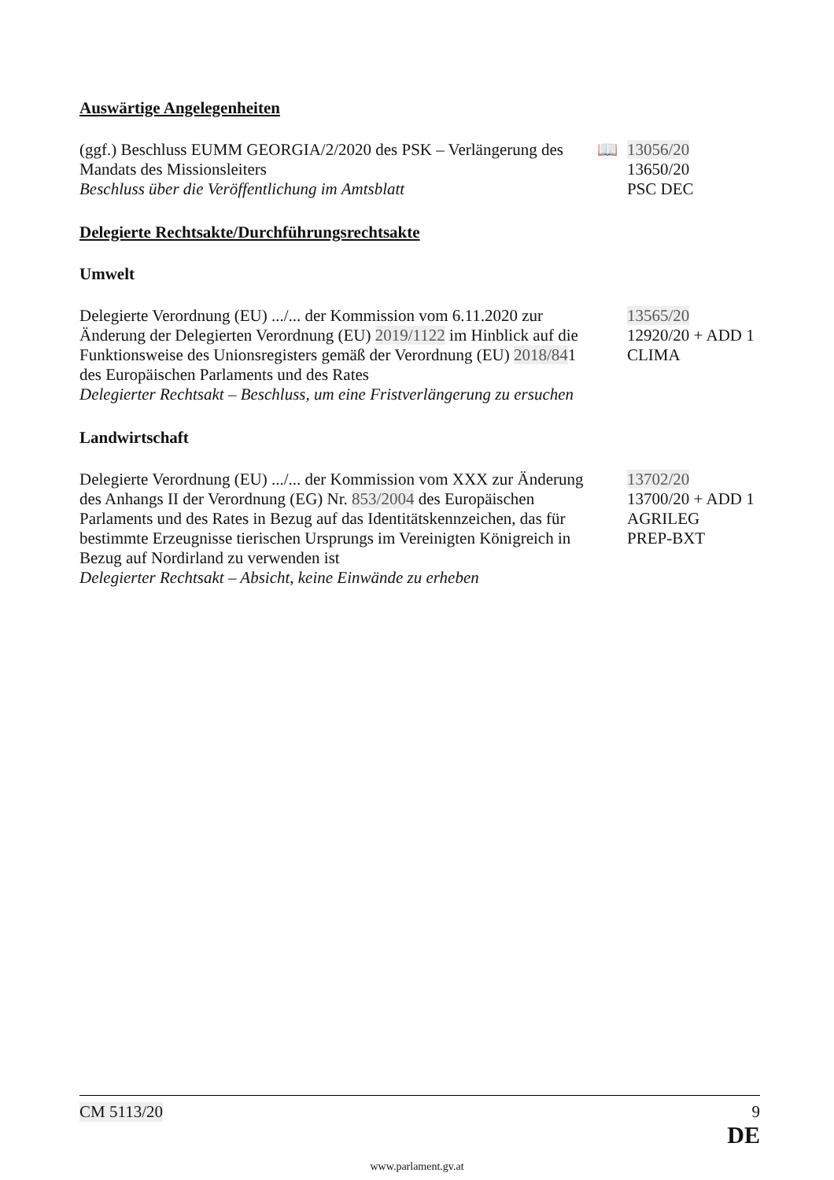Auswärtige Angelegenheiten
(ggf.) Beschluss EUMM GEORGIA/2/2020 des PSK – Verlängerung des Mandats des Missionsleiters
Beschluss über die Veröffentlichung im Amtsblatt
📖 13056/20
13650/20
PSC DEC
Delegierte Rechtsakte/Durchführungsrechtsakte
Umwelt
Delegierte Verordnung (EU) .../... der Kommission vom 6.11.2020 zur Änderung der Delegierten Verordnung (EU) 2019/1122 im Hinblick auf die Funktionsweise des Unionsregisters gemäß der Verordnung (EU) 2018/841 des Europäischen Parlaments und des Rates
Delegierter Rechtsakt – Beschluss, um eine Fristverlängerung zu ersuchen
13565/20
12920/20 + ADD 1
CLIMA
Landwirtschaft
Delegierte Verordnung (EU) .../... der Kommission vom XXX zur Änderung des Anhangs II der Verordnung (EG) Nr. 853/2004 des Europäischen Parlaments und des Rates in Bezug auf das Identitätskennzeichen, das für bestimmte Erzeugnisse tierischen Ursprungs im Vereinigten Königreich in Bezug auf Nordirland zu verwenden ist
Delegierter Rechtsakt – Absicht, keine Einwände zu erheben
13702/20
13700/20 + ADD 1
AGRILEG
PREP-BXT
CM 5113/20 9
DE
www.parlament.gv.at